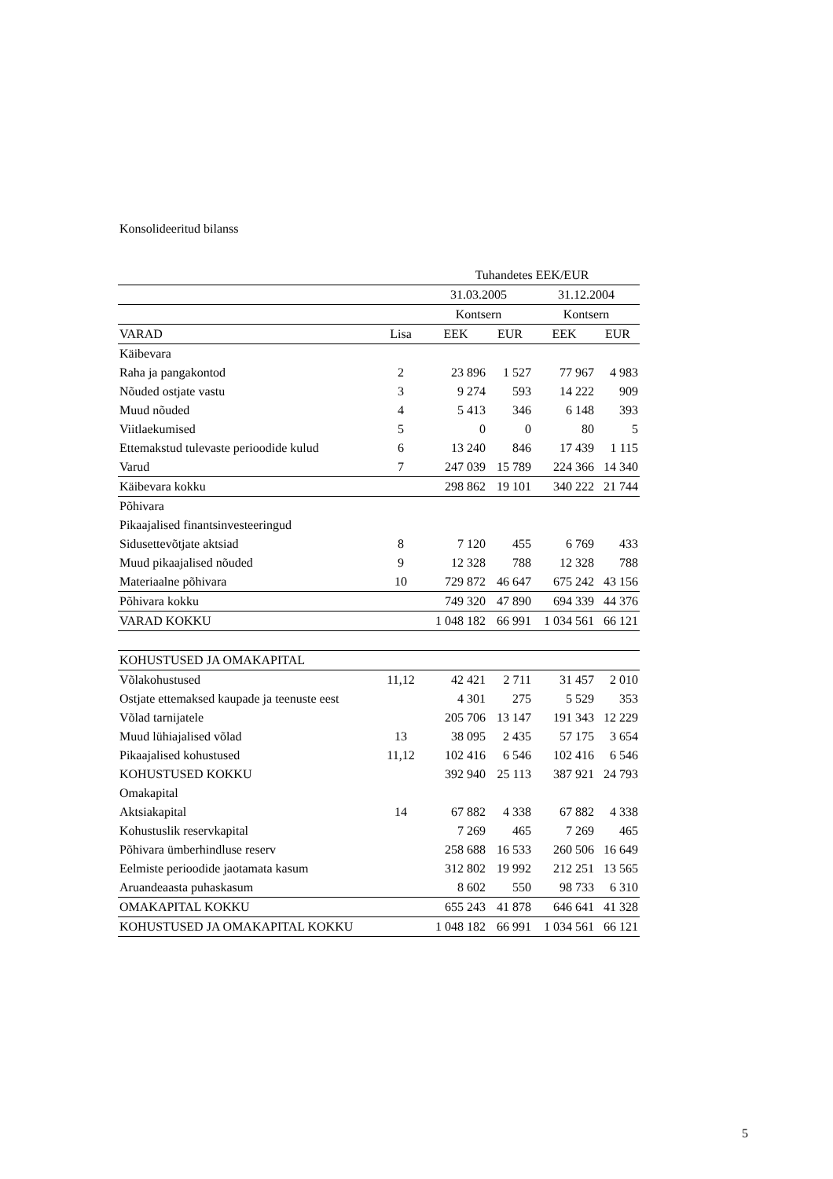Konsolideeritud bilanss
| | | Tuhandetes EEK/EUR | | | |
| --- | --- | --- | --- | --- | --- |
| | | 31.03.2005 | | 31.12.2004 | |
| | | Kontsern | | Kontsern | |
| VARAD | Lisa | EEK | EUR | EEK | EUR |
| Käibevara | | | | | |
| Raha ja pangakontod | 2 | 23 896 | 1 527 | 77 967 | 4 983 |
| Nõuded ostjate vastu | 3 | 9 274 | 593 | 14 222 | 909 |
| Muud nõuded | 4 | 5 413 | 346 | 6 148 | 393 |
| Viitlaekumised | 5 | 0 | 0 | 80 | 5 |
| Ettemakstud tulevaste perioodide kulud | 6 | 13 240 | 846 | 17 439 | 1 115 |
| Varud | 7 | 247 039 | 15 789 | 224 366 | 14 340 |
| Käibevara kokku | | 298 862 | 19 101 | 340 222 | 21 744 |
| Põhivara | | | | | |
| Pikaajalised finantsinvesteeringud | | | | | |
| Sidusettevõtjate aktsiad | 8 | 7 120 | 455 | 6 769 | 433 |
| Muud pikaajalised nõuded | 9 | 12 328 | 788 | 12 328 | 788 |
| Materiaalne põhivara | 10 | 729 872 | 46 647 | 675 242 | 43 156 |
| Põhivara kokku | | 749 320 | 47 890 | 694 339 | 44 376 |
| VARAD KOKKU | | 1 048 182 | 66 991 | 1 034 561 | 66 121 |
| KOHUSTUSED JA OMAKAPITAL | | | | | |
| Võlakohustused | 11,12 | 42 421 | 2 711 | 31 457 | 2 010 |
| Ostjate ettemaksed kaupade ja teenuste eest | | 4 301 | 275 | 5 529 | 353 |
| Võlad tarnijatele | | 205 706 | 13 147 | 191 343 | 12 229 |
| Muud lühiajalised võlad | 13 | 38 095 | 2 435 | 57 175 | 3 654 |
| Pikaajalised kohustused | 11,12 | 102 416 | 6 546 | 102 416 | 6 546 |
| KOHUSTUSED KOKKU | | 392 940 | 25 113 | 387 921 | 24 793 |
| Omakapital | | | | | |
| Aktsiakapital | 14 | 67 882 | 4 338 | 67 882 | 4 338 |
| Kohustuslik reservkapital | | 7 269 | 465 | 7 269 | 465 |
| Põhivara ümberhindluse reserv | | 258 688 | 16 533 | 260 506 | 16 649 |
| Eelmiste perioodide jaotamata kasum | | 312 802 | 19 992 | 212 251 | 13 565 |
| Aruandeaasta puhaskasum | | 8 602 | 550 | 98 733 | 6 310 |
| OMAKAPITAL KOKKU | | 655 243 | 41 878 | 646 641 | 41 328 |
| KOHUSTUSED JA OMAKAPITAL KOKKU | | 1 048 182 | 66 991 | 1 034 561 | 66 121 |
5